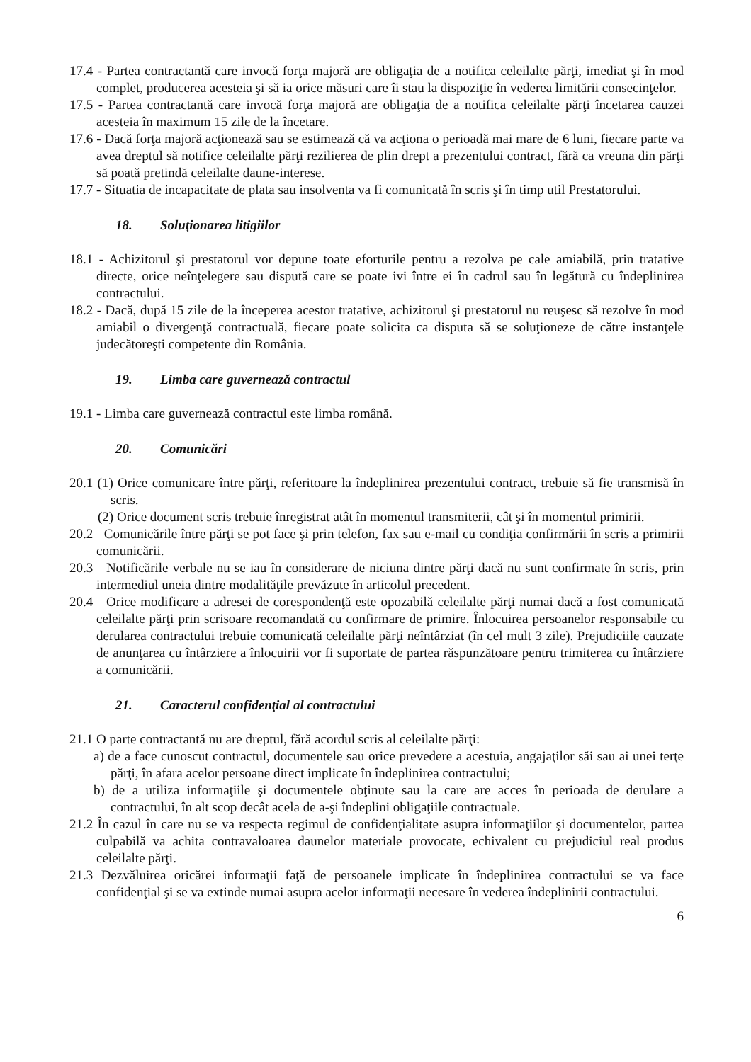17.4 - Partea contractantă care invocă forţa majoră are obligaţia de a notifica celeilalte părţi, imediat şi în mod complet, producerea acesteia şi să ia orice măsuri care îi stau la dispoziţie în vederea limitării consecinţelor.
17.5 - Partea contractantă care invocă forţa majoră are obligaţia de a notifica celeilalte părţi încetarea cauzei acesteia în maximum 15 zile de la încetare.
17.6 - Dacă forţa majoră acţionează sau se estimează că va acţiona o perioadă mai mare de 6 luni, fiecare parte va avea dreptul să notifice celeilalte părţi rezilierea de plin drept a prezentului contract, fără ca vreuna din părţi să poată pretindă celeilalte daune-interese.
17.7 - Situatia de incapacitate de plata sau insolventa va fi comunicată în scris şi în timp util Prestatorului.
18. Soluţionarea litigiilor
18.1 - Achizitorul şi prestatorul vor depune toate eforturile pentru a rezolva pe cale amiabilă, prin tratative directe, orice neînţelegere sau dispută care se poate ivi între ei în cadrul sau în legătură cu îndeplinirea contractului.
18.2 - Dacă, după 15 zile de la începerea acestor tratative, achizitorul şi prestatorul nu reuşesc să rezolve în mod amiabil o divergenţă contractuală, fiecare poate solicita ca disputa să se soluţioneze de către instanţele judecătoreşti competente din România.
19. Limba care guvernează contractul
19.1 - Limba care guvernează contractul este limba română.
20. Comunicări
20.1 (1) Orice comunicare între părţi, referitoare la îndeplinirea prezentului contract, trebuie să fie transmisă în scris.
(2) Orice document scris trebuie înregistrat atât în momentul transmiterii, cât şi în momentul primirii.
20.2 Comunicările între părţi se pot face şi prin telefon, fax sau e-mail cu condiţia confirmării în scris a primirii comunicării.
20.3 Notificările verbale nu se iau în considerare de niciuna dintre părţi dacă nu sunt confirmate în scris, prin intermediul uneia dintre modalităţile prevăzute în articolul precedent.
20.4 Orice modificare a adresei de corespondenţă este opozabilă celeilalte părţi numai dacă a fost comunicată celeilalte părţi prin scrisoare recomandată cu confirmare de primire. Înlocuirea persoanelor responsabile cu derularea contractului trebuie comunicată celeilalte părţi neîntârziat (în cel mult 3 zile). Prejudiciile cauzate de anunţarea cu întârziere a înlocuirii vor fi suportate de partea răspunzătoare pentru trimiterea cu întârziere a comunicării.
21. Caracterul confidenţial al contractului
21.1 O parte contractantă nu are dreptul, fără acordul scris al celeilalte părţi:
a) de a face cunoscut contractul, documentele sau orice prevedere a acestuia, angajaţilor săi sau ai unei terţe părţi, în afara acelor persoane direct implicate în îndeplinirea contractului;
b) de a utiliza informaţiile şi documentele obţinute sau la care are acces în perioada de derulare a contractului, în alt scop decât acela de a-şi îndeplini obligaţiile contractuale.
21.2 În cazul în care nu se va respecta regimul de confidenţialitate asupra informaţiilor şi documentelor, partea culpabilă va achita contravaloarea daunelor materiale provocate, echivalent cu prejudiciul real produs celeilalte părţi.
21.3 Dezvăluirea oricărei informaţii faţă de persoanele implicate în îndeplinirea contractului se va face confidenţial şi se va extinde numai asupra acelor informaţii necesare în vederea îndeplinirii contractului.
6